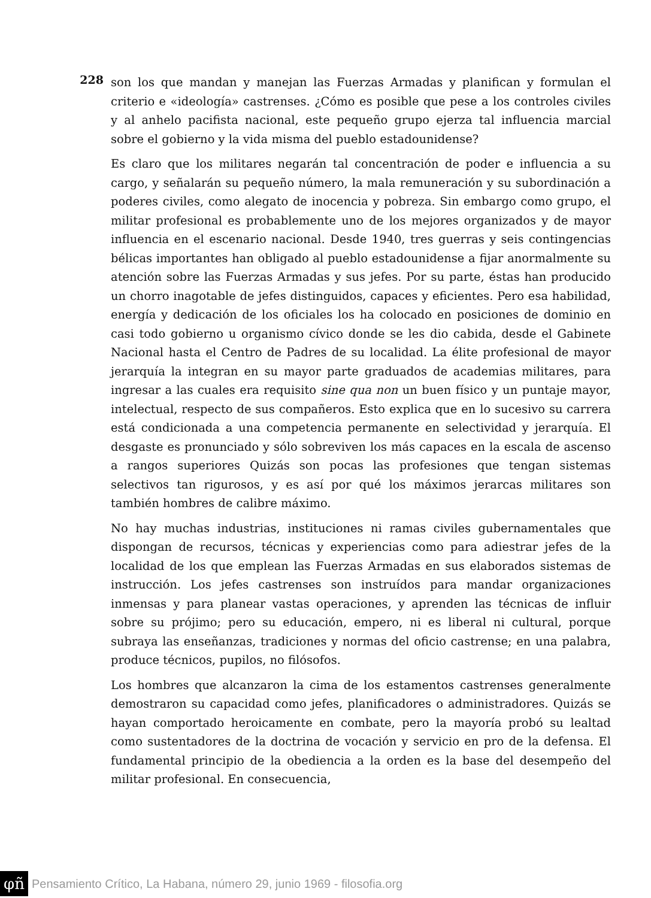228
son los que mandan y manejan las Fuerzas Armadas y planifican y formulan el criterio e «ideología» castrenses. ¿Cómo es posible que pese a los controles civiles y al anhelo pacifista nacional, este pequeño grupo ejerza tal influencia marcial sobre el gobierno y la vida misma del pueblo estadounidense?
Es claro que los militares negarán tal concentración de poder e influencia a su cargo, y señalarán su pequeño número, la mala remuneración y su subordinación a poderes civiles, como alegato de inocencia y pobreza. Sin embargo como grupo, el militar profesional es probablemente uno de los mejores organizados y de mayor influencia en el escenario nacional. Desde 1940, tres guerras y seis contingencias bélicas importantes han obligado al pueblo estadounidense a fijar anormalmente su atención sobre las Fuerzas Armadas y sus jefes. Por su parte, éstas han producido un chorro inagotable de jefes distinguidos, capaces y eficientes. Pero esa habilidad, energía y dedicación de los oficiales los ha colocado en posiciones de dominio en casi todo gobierno u organismo cívico donde se les dio cabida, desde el Gabinete Nacional hasta el Centro de Padres de su localidad. La élite profesional de mayor jerarquía la integran en su mayor parte graduados de academias militares, para ingresar a las cuales era requisito sine qua non un buen físico y un puntaje mayor, intelectual, respecto de sus compañeros. Esto explica que en lo sucesivo su carrera está condicionada a una competencia permanente en selectividad y jerarquía. El desgaste es pronunciado y sólo sobreviven los más capaces en la escala de ascenso a rangos superiores Quizás son pocas las profesiones que tengan sistemas selectivos tan rigurosos, y es así por qué los máximos jerarcas militares son también hombres de calibre máximo.
No hay muchas industrias, instituciones ni ramas civiles gubernamentales que dispongan de recursos, técnicas y experiencias como para adiestrar jefes de la localidad de los que emplean las Fuerzas Armadas en sus elaborados sistemas de instrucción. Los jefes castrenses son instruídos para mandar organizaciones inmensas y para planear vastas operaciones, y aprenden las técnicas de influir sobre su prójimo; pero su educación, empero, ni es liberal ni cultural, porque subraya las enseñanzas, tradiciones y normas del oficio castrense; en una palabra, produce técnicos, pupilos, no filósofos.
Los hombres que alcanzaron la cima de los estamentos castrenses generalmente demostraron su capacidad como jefes, planificadores o administradores. Quizás se hayan comportado heroicamente en combate, pero la mayoría probó su lealtad como sustentadores de la doctrina de vocación y servicio en pro de la defensa. El fundamental principio de la obediencia a la orden es la base del desempeño del militar profesional. En consecuencia,
φñ Pensamiento Crítico, La Habana, número 29, junio 1969 - filosofia.org